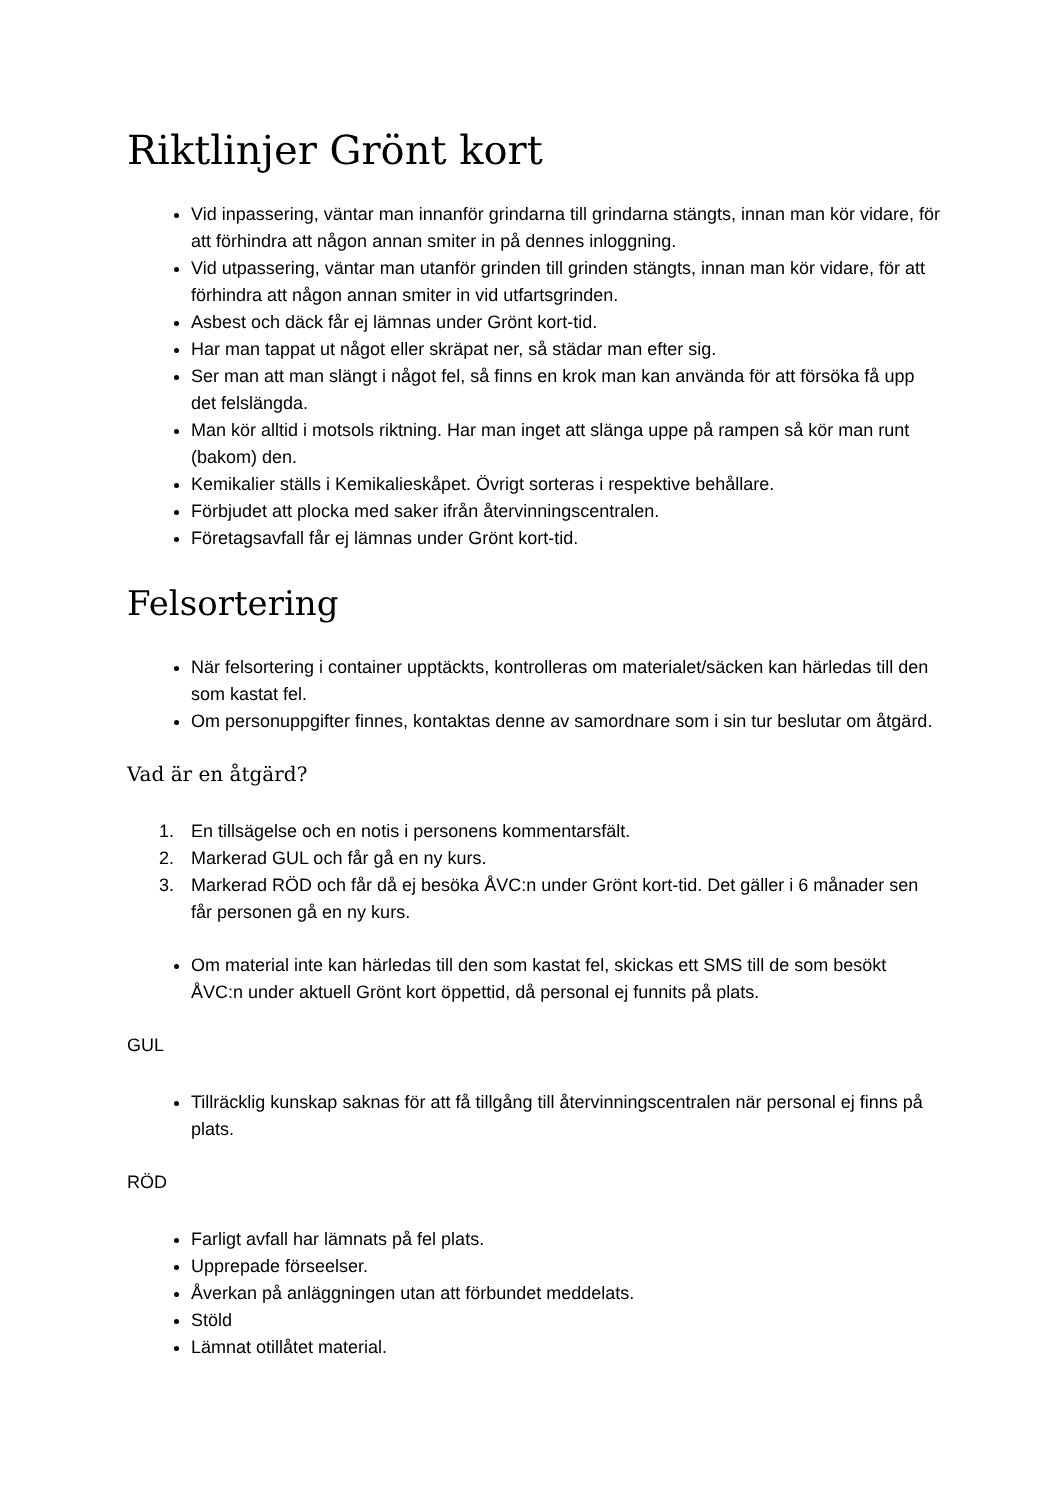Riktlinjer Grönt kort
Vid inpassering, väntar man innanför grindarna till grindarna stängts, innan man kör vidare, för att förhindra att någon annan smiter in på dennes inloggning.
Vid utpassering, väntar man utanför grinden till grinden stängts, innan man kör vidare, för att förhindra att någon annan smiter in vid utfartsgrinden.
Asbest och däck får ej lämnas under Grönt kort-tid.
Har man tappat ut något eller skräpat ner, så städar man efter sig.
Ser man att man slängt i något fel, så finns en krok man kan använda för att försöka få upp det felslängda.
Man kör alltid i motsols riktning. Har man inget att slänga uppe på rampen så kör man runt (bakom) den.
Kemikalier ställs i Kemikalieskåpet. Övrigt sorteras i respektive behållare.
Förbjudet att plocka med saker ifrån återvinningscentralen.
Företagsavfall får ej lämnas under Grönt kort-tid.
Felsortering
När felsortering i container upptäckts, kontrolleras om materialet/säcken kan härledas till den som kastat fel.
Om personuppgifter finnes, kontaktas denne av samordnare som i sin tur beslutar om åtgärd.
Vad är en åtgärd?
1. En tillsägelse och en notis i personens kommentarsfält.
2. Markerad GUL och får gå en ny kurs.
3. Markerad RÖD och får då ej besöka ÅVC:n under Grönt kort-tid. Det gäller i 6 månader sen får personen gå en ny kurs.
Om material inte kan härledas till den som kastat fel, skickas ett SMS till de som besökt ÅVC:n under aktuell Grönt kort öppettid, då personal ej funnits på plats.
GUL
Tillräcklig kunskap saknas för att få tillgång till återvinningscentralen när personal ej finns på plats.
RÖD
Farligt avfall har lämnats på fel plats.
Upprepade förseelser.
Åverkan på anläggningen utan att förbundet meddelats.
Stöld
Lämnat otillåtet material.